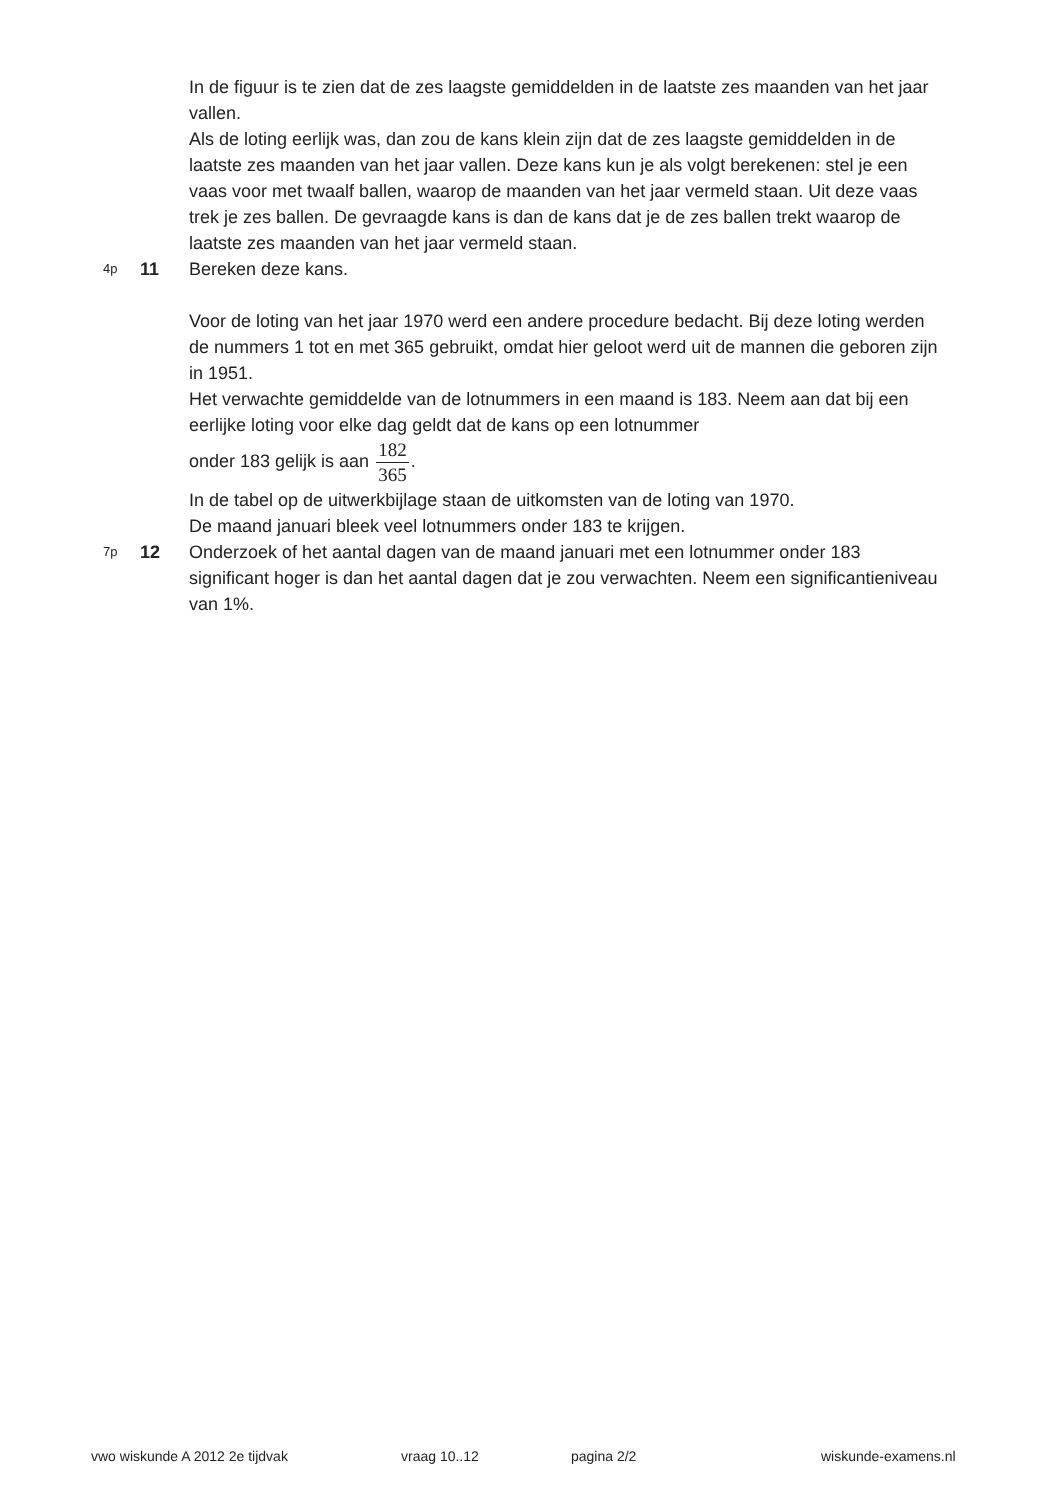In de figuur is te zien dat de zes laagste gemiddelden in de laatste zes maanden van het jaar vallen.
Als de loting eerlijk was, dan zou de kans klein zijn dat de zes laagste gemiddelden in de laatste zes maanden van het jaar vallen. Deze kans kun je als volgt berekenen: stel je een vaas voor met twaalf ballen, waarop de maanden van het jaar vermeld staan. Uit deze vaas trek je zes ballen. De gevraagde kans is dan de kans dat je de zes ballen trekt waarop de laatste zes maanden van het jaar vermeld staan.
4p
11 Bereken deze kans.
Voor de loting van het jaar 1970 werd een andere procedure bedacht. Bij deze loting werden de nummers 1 tot en met 365 gebruikt, omdat hier geloot werd uit de mannen die geboren zijn in 1951.
Het verwachte gemiddelde van de lotnummers in een maand is 183. Neem aan dat bij een eerlijke loting voor elke dag geldt dat de kans op een lotnummer
onder 183 gelijk is aan 182 365.
In de tabel op de uitwerkbijlage staan de uitkomsten van de loting van 1970.
De maand januari bleek veel lotnummers onder 183 te krijgen.
7p
12 Onderzoek of het aantal dagen van de maand januari met een lotnummer onder 183 significant hoger is dan het aantal dagen dat je zou verwachten. Neem een significantieniveau van 1%.
vwo wiskunde A 2012 2e tijdvak vraag 10..12 pagina 2/2 wiskunde-examens.nl